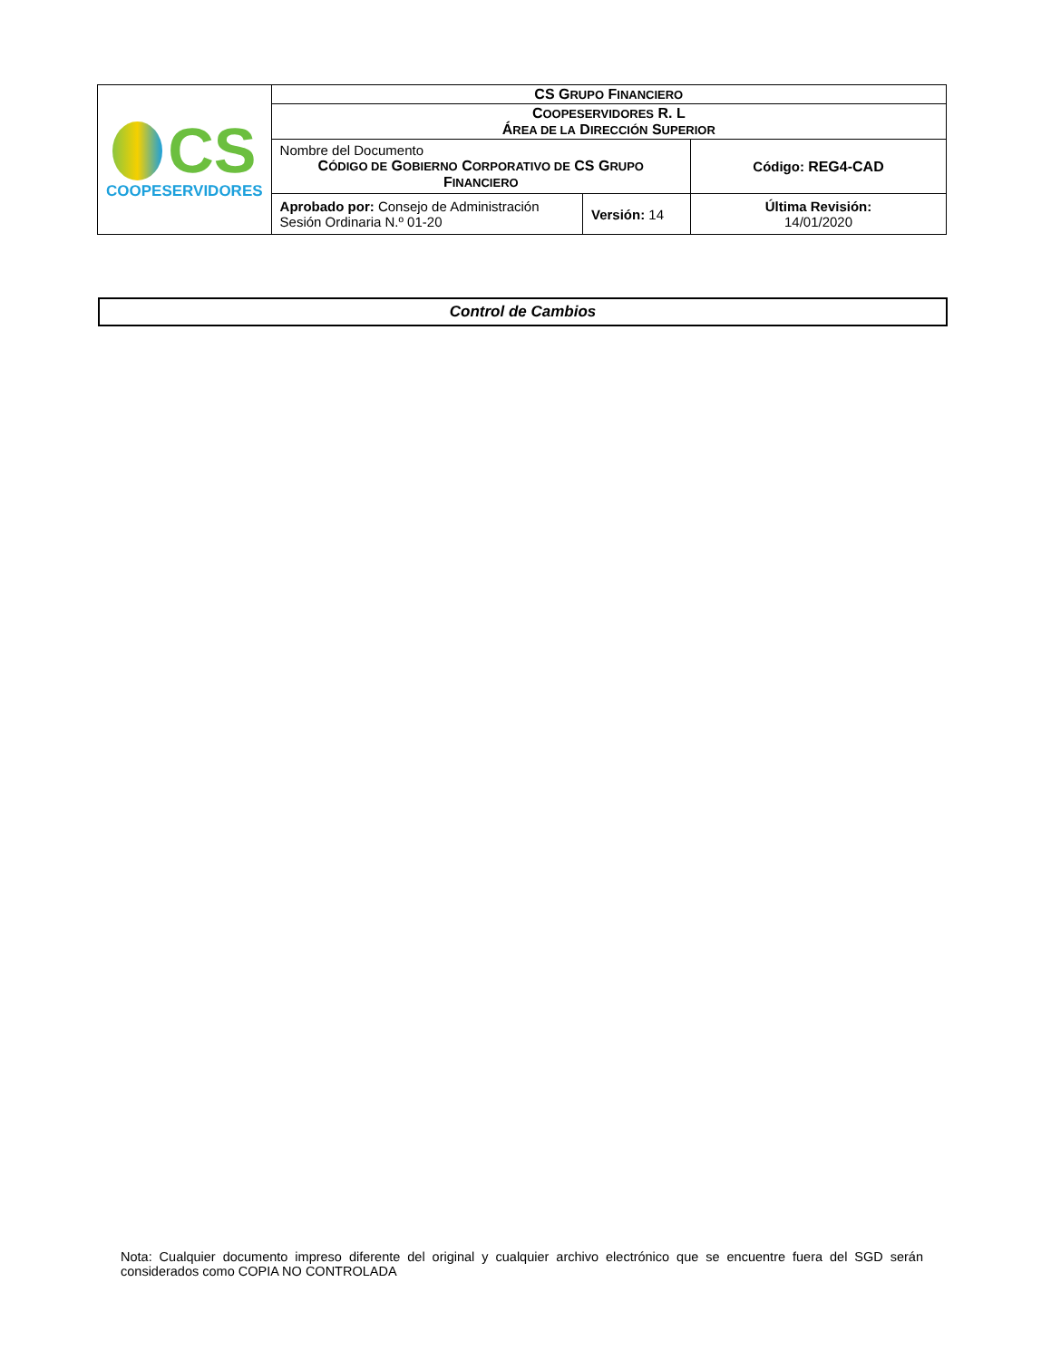| CS COOPESERVIDORES | CS G RUPO F INANCIERO | | |
| | C OOPESERVIDORES R. L Á REA DE LA D IRECCIÓN S UPERIOR | | |
| | Nombre del Documento C ÓDIGO DE G OBIERNO C ORPORATIVO DE CS G RUPO F INANCIERO | | Código: REG4-CAD |
| | Aprobado por: Consejo de Administración Sesión Ordinaria N.º 01-20 | Versión: 14 | Última Revisión: 14/01/2020 |
Control de Cambios
Nota: Cualquier documento impreso diferente del original y cualquier archivo electrónico que se encuentre fuera del SGD serán considerados como COPIA NO CONTROLADA